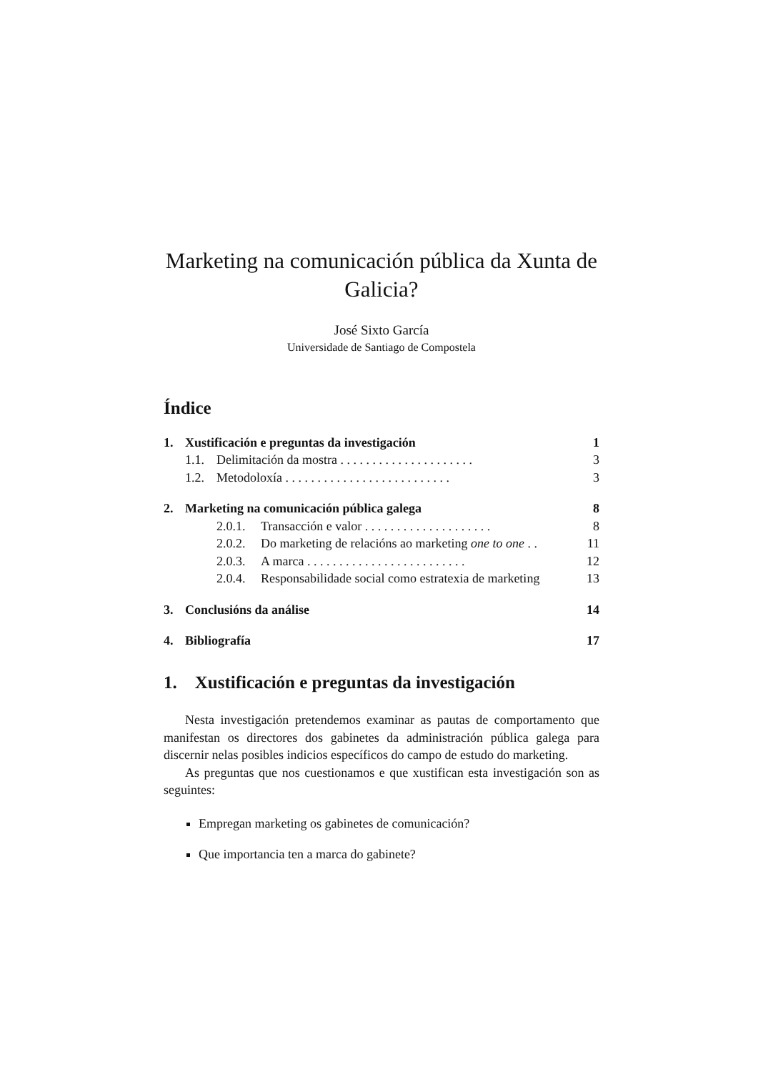Marketing na comunicación pública da Xunta de Galicia?
José Sixto García
Universidade de Santiago de Compostela
Índice
| 1. | Xustificación e preguntas da investigación | | | 1 |
| | 1.1. | Delimitación da mostra . . . . . . . . . . . . . . . . . . . . . | | 3 |
| | 1.2. | Metodoloxía . . . . . . . . . . . . . . . . . . . . . . . . . . | | 3 |
| 2. | Marketing na comunicación pública galega | | | 8 |
| | | 2.0.1. | Transacción e valor . . . . . . . . . . . . . . . . . . . . | 8 |
| | | 2.0.2. | Do marketing de relacións ao marketing one to one . . | 11 |
| | | 2.0.3. | A marca . . . . . . . . . . . . . . . . . . . . . . . . . | 12 |
| | | 2.0.4. | Responsabilidade social como estratexia de marketing | 13 |
| 3. | Conclusións da análise | | | 14 |
| 4. | Bibliografía | | | 17 |
1. Xustificación e preguntas da investigación
Nesta investigación pretendemos examinar as pautas de comportamento que manifestan os directores dos gabinetes da administración pública galega para discernir nelas posibles indicios específicos do campo de estudo do marketing.
As preguntas que nos cuestionamos e que xustifican esta investigación son as seguintes:
Empregan marketing os gabinetes de comunicación?
Que importancia ten a marca do gabinete?